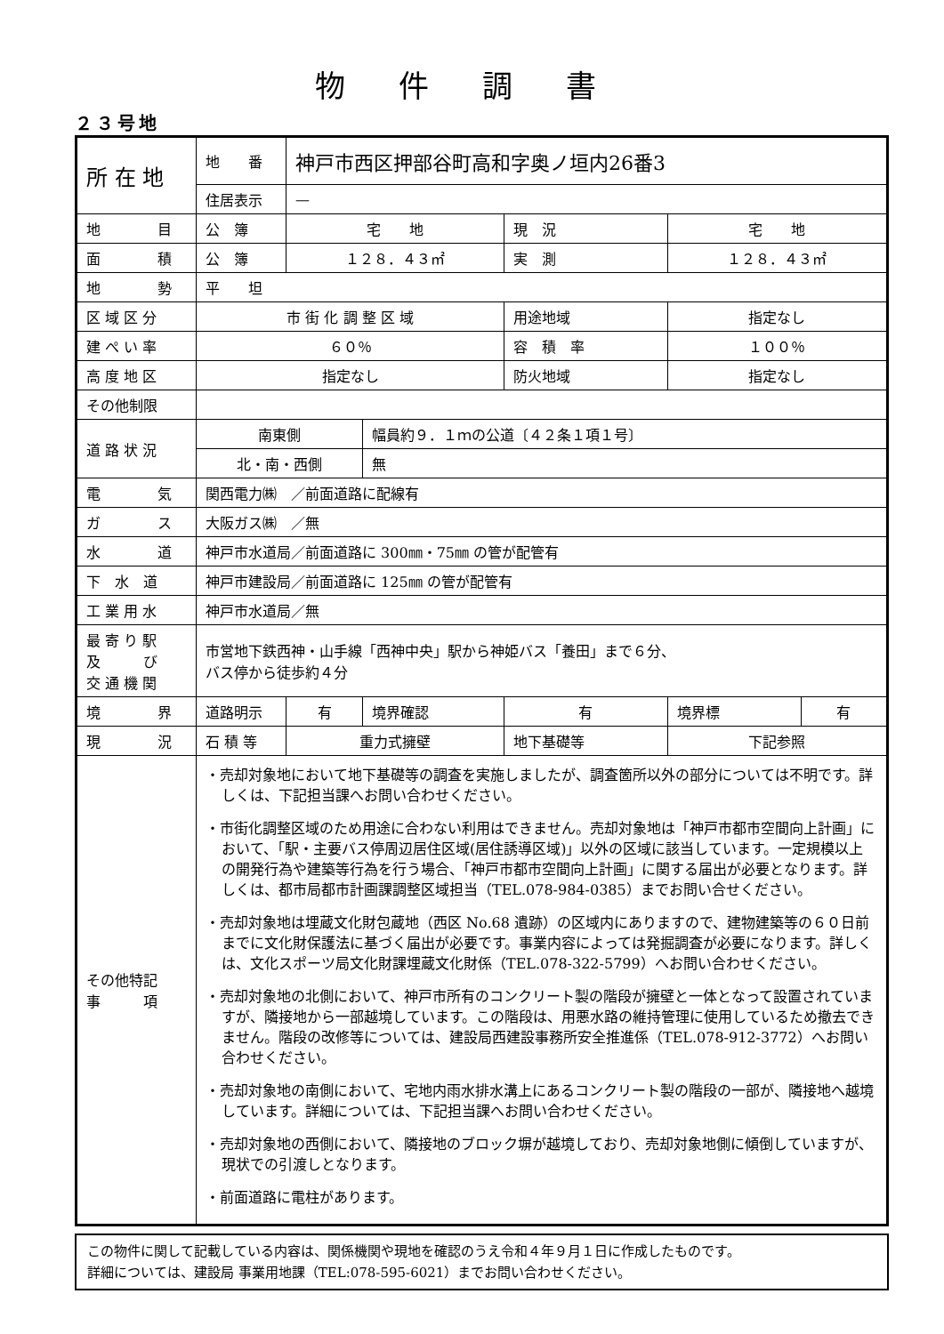物件調書
２３号地
| 所 在 地 | 地 番 | 神戸市西区押部谷町高和字奥ノ垣内26番3 | | | | |
| | 住居表示 | — | | | | |
| 地 目 | 公 簿 | 宅 地 | | 現 況 | 宅 地 | |
| 面 積 | 公 簿 | １２８．４３㎡ | | 実 測 | １２８．４３㎡ | |
| 地 勢 | 平 坦 | | | | | |
| 区 域 区 分 | 市 街 化 調 整 区 域 | | | 用途地域 | 指定なし | |
| 建 ぺ い 率 | ６０％ | | | 容 積 率 | １００％ | |
| 高 度 地 区 | 指定なし | | | 防火地域 | 指定なし | |
| その他制限 | | | | | | |
| 道 路 状 況 | 南東側 | | 幅員約９．１ｍの公道〔４２条１項１号〕 | | | |
| | 北・南・西側 | | 無 | | | |
| 電 気 | 関西電力㈱ ／前面道路に配線有 | | | | | |
| ガ ス | 大阪ガス㈱ ／無 | | | | | |
| 水 道 | 神戸市水道局／前面道路に 300㎜・75㎜ の管が配管有 | | | | | |
| 下 水 道 | 神戸市建設局／前面道路に 125㎜ の管が配管有 | | | | | |
| 工 業 用 水 | 神戸市水道局／無 | | | | | |
| 最 寄 り 駅 及 び 交 通 機 関 | 市営地下鉄西神・山手線「西神中央」駅から神姫バス「養田」まで６分、 バス停から徒歩約４分 | | | | | |
| 境 界 | 道路明示 | 有 | 境界確認 | 有 | 境界標 | 有 |
| 現 況 | 石 積 等 | 重力式擁壁 | | 地下基礎等 | 下記参照 | |
| その他特記 事 項 | ・売却対象地において地下基礎等の調査を実施しましたが、調査箇所以外の部分については不明です。詳しくは、下記担当課へお問い合わせください。 ・市街化調整区域のため用途に合わない利用はできません。売却対象地は「神戸市都市空間向上計画」において、「駅・主要バス停周辺居住区域(居住誘導区域)」以外の区域に該当しています。一定規模以上の開発行為や建築等行為を行う場合、「神戸市都市空間向上計画」に関する届出が必要となります。詳しくは、都市局都市計画課調整区域担当（TEL.078-984-0385）までお問い合せください。 ・売却対象地は埋蔵文化財包蔵地（西区 No.68 遺跡）の区域内にありますので、建物建築等の６０日前までに文化財保護法に基づく届出が必要です。事業内容によっては発掘調査が必要になります。詳しくは、文化スポーツ局文化財課埋蔵文化財係（TEL.078-322-5799）へお問い合わせください。 ・売却対象地の北側において、神戸市所有のコンクリート製の階段が擁壁と一体となって設置されていますが、隣接地から一部越境しています。この階段は、用悪水路の維持管理に使用しているため撤去できません。階段の改修等については、建設局西建設事務所安全推進係（TEL.078-912-3772）へお問い合わせください。 ・売却対象地の南側において、宅地内雨水排水溝上にあるコンクリート製の階段の一部が、隣接地へ越境しています。詳細については、下記担当課へお問い合わせください。 ・売却対象地の西側において、隣接地のブロック塀が越境しており、売却対象地側に傾倒していますが、現状での引渡しとなります。 ・前面道路に電柱があります。 | | | | | |
この物件に関して記載している内容は、関係機関や現地を確認のうえ令和４年９月１日に作成したものです。
詳細については、建設局 事業用地課（TEL:078-595-6021）までお問い合わせください。